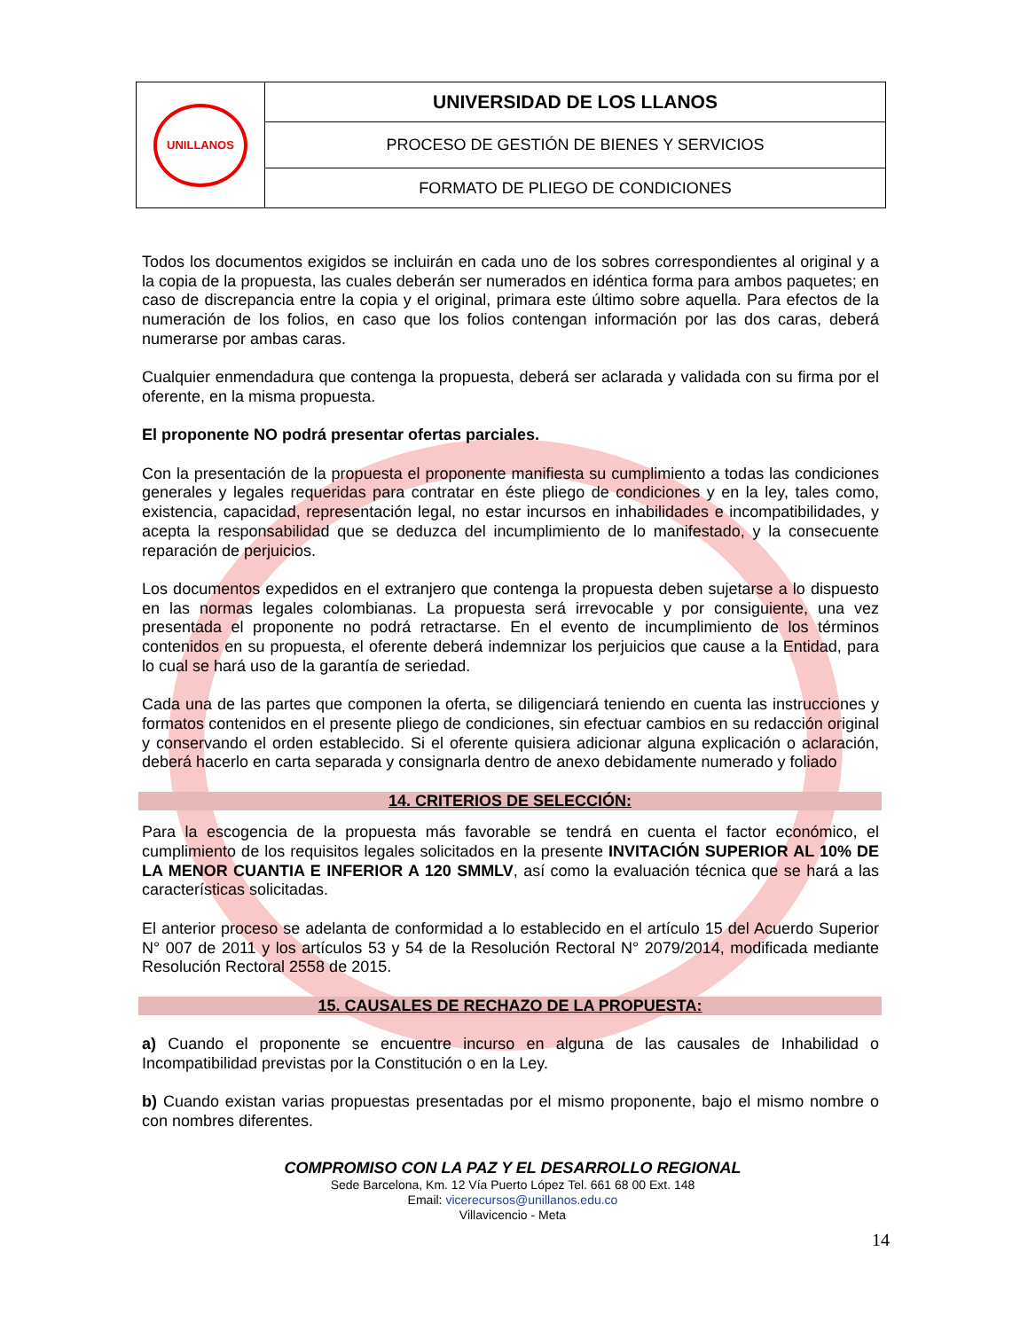| UNILLANOS | UNIVERSIDAD DE LOS LLANOS |
| | PROCESO DE GESTIÓN DE BIENES Y SERVICIOS |
| | FORMATO DE PLIEGO DE CONDICIONES |
Todos los documentos exigidos se incluirán en cada uno de los sobres correspondientes al original y a la copia de la propuesta, las cuales deberán ser numerados en idéntica forma para ambos paquetes; en caso de discrepancia entre la copia y el original, primara este último sobre aquella. Para efectos de la numeración de los folios, en caso que los folios contengan información por las dos caras, deberá numerarse por ambas caras.
Cualquier enmendadura que contenga la propuesta, deberá ser aclarada y validada con su firma por el oferente, en la misma propuesta.
El proponente NO podrá presentar ofertas parciales.
Con la presentación de la propuesta el proponente manifiesta su cumplimiento a todas las condiciones generales y legales requeridas para contratar en éste pliego de condiciones y en la ley, tales como, existencia, capacidad, representación legal, no estar incursos en inhabilidades e incompatibilidades, y acepta la responsabilidad que se deduzca del incumplimiento de lo manifestado, y la consecuente reparación de perjuicios.
Los documentos expedidos en el extranjero que contenga la propuesta deben sujetarse a lo dispuesto en las normas legales colombianas. La propuesta será irrevocable y por consiguiente, una vez presentada el proponente no podrá retractarse. En el evento de incumplimiento de los términos contenidos en su propuesta, el oferente deberá indemnizar los perjuicios que cause a la Entidad, para lo cual se hará uso de la garantía de seriedad.
Cada una de las partes que componen la oferta, se diligenciará teniendo en cuenta las instrucciones y formatos contenidos en el presente pliego de condiciones, sin efectuar cambios en su redacción original y conservando el orden establecido. Si el oferente quisiera adicionar alguna explicación o aclaración, deberá hacerlo en carta separada y consignarla dentro de anexo debidamente numerado y foliado
14. CRITERIOS DE SELECCIÓN:
Para la escogencia de la propuesta más favorable se tendrá en cuenta el factor económico, el cumplimiento de los requisitos legales solicitados en la presente INVITACIÓN SUPERIOR AL 10% DE LA MENOR CUANTIA E INFERIOR A 120 SMMLV, así como la evaluación técnica que se hará a las características solicitadas.
El anterior proceso se adelanta de conformidad a lo establecido en el artículo 15 del Acuerdo Superior N° 007 de 2011 y los artículos 53 y 54 de la Resolución Rectoral N° 2079/2014, modificada mediante Resolución Rectoral 2558 de 2015.
15. CAUSALES DE RECHAZO DE LA PROPUESTA:
a) Cuando el proponente se encuentre incurso en alguna de las causales de Inhabilidad o Incompatibilidad previstas por la Constitución o en la Ley.
b) Cuando existan varias propuestas presentadas por el mismo proponente, bajo el mismo nombre o con nombres diferentes.
COMPROMISO CON LA PAZ Y EL DESARROLLO REGIONAL
Sede Barcelona, Km. 12 Vía Puerto López Tel. 661 68 00 Ext. 148
Email: vicerecursos@unillanos.edu.co
Villavicencio - Meta
14